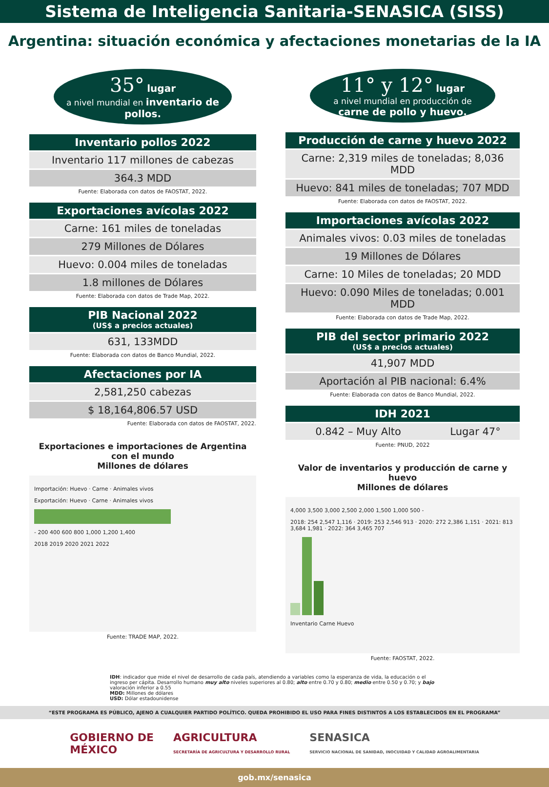Sistema de Inteligencia Sanitaria-SENASICA (SISS)
Argentina: situación económica y afectaciones monetarias de la IA
35° lugar
a nivel mundial en inventario de pollos.
| Inventario pollos 2022 |
| --- |
| Inventario 117 millones de cabezas |
| 364.3 MDD |
Fuente: Elaborada con datos de FAOSTAT, 2022.
| Exportaciones avícolas 2022 |
| --- |
| Carne: 161 miles de toneladas |
| 279 Millones de Dólares |
| Huevo: 0.004 miles de toneladas |
| 1.8 millones de Dólares |
Fuente: Elaborada con datos de Trade Map, 2022.
| PIB Nacional 2022 (US$ a precios actuales) |
| --- |
| 631, 133MDD |
Fuente: Elaborada con datos de Banco Mundial, 2022.
| Afectaciones por IA |
| --- |
| 2,581,250 cabezas |
| $ 18,164,806.57 USD |
Fuente: Elaborada con datos de FAOSTAT, 2022.
Exportaciones e importaciones de Argentina con el mundo
Millones de dólares
Importación: Huevo · Carne · Animales vivos
Exportación: Huevo · Carne · Animales vivos
- 200 400 600 800 1,000 1,200 1,400
2018 2019 2020 2021 2022
Fuente: TRADE MAP, 2022.
11° y 12° lugar
a nivel mundial en producción de
carne de pollo y huevo.
| Producción de carne y huevo 2022 |
| --- |
| Carne: 2,319 miles de toneladas; 8,036 MDD |
| Huevo: 841 miles de toneladas; 707 MDD |
Fuente: Elaborada con datos de FAOSTAT, 2022.
| Importaciones avícolas 2022 |
| --- |
| Animales vivos: 0.03 miles de toneladas |
| 19 Millones de Dólares |
| Carne: 10 Miles de toneladas; 20 MDD |
| Huevo: 0.090 Miles de toneladas; 0.001 MDD |
Fuente: Elaborada con datos de Trade Map, 2022.
| PIB del sector primario 2022 (US$ a precios actuales) |
| --- |
| 41,907 MDD |
| Aportación al PIB nacional: 6.4% |
Fuente: Elaborada con datos de Banco Mundial, 2022.
| IDH 2021 | |
| --- | --- |
| 0.842 – Muy Alto | Lugar 47° |
Fuente: PNUD, 2022
Valor de inventarios y producción de carne y huevo
Millones de dólares
4,000 3,500 3,000 2,500 2,000 1,500 1,000 500 -
2018: 254 2,547 1,116 · 2019: 253 2,546 913 · 2020: 272 2,386 1,151 · 2021: 813 3,684 1,981 · 2022: 364 3,465 707
Inventario Carne Huevo
Fuente: FAOSTAT, 2022.
IDH: indicador que mide el nivel de desarrollo de cada país, atendiendo a variables como la esperanza de vida, la educación o el ingreso per cápita. Desarrollo humano muy alto niveles superiores al 0.80; alto entre 0.70 y 0.80; medio entre 0.50 y 0.70; y bajo valoración inferior a 0.55
MDD: Millones de dólares
USD: Dólar estadounidense
“ESTE PROGRAMA ES PÚBLICO, AJENO A CUALQUIER PARTIDO POLÍTICO. QUEDA PROHIBIDO EL USO PARA FINES DISTINTOS A LOS ESTABLECIDOS EN EL PROGRAMA”
GOBIERNO DE
MÉXICO
AGRICULTURA
SECRETARÍA DE AGRICULTURA Y DESARROLLO RURAL
SENASICA
SERVICIO NACIONAL DE SANIDAD, INOCUIDAD Y CALIDAD AGROALIMENTARIA
gob.mx/senasica